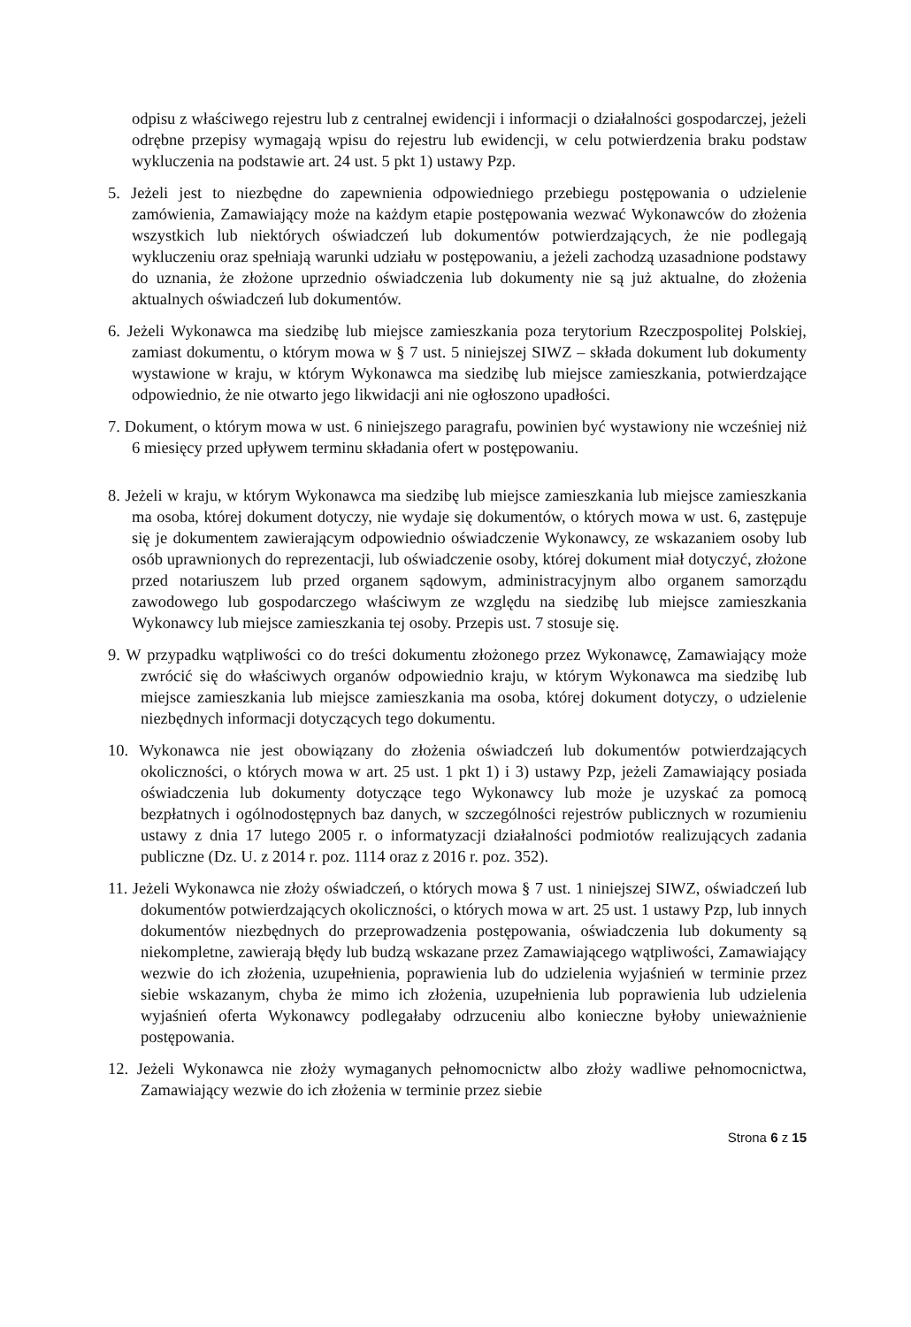odpisu z właściwego rejestru lub z centralnej ewidencji i informacji o działalności gospodarczej, jeżeli odrębne przepisy wymagają wpisu do rejestru lub ewidencji, w celu potwierdzenia braku podstaw wykluczenia na podstawie art. 24 ust. 5 pkt 1) ustawy Pzp.
5. Jeżeli jest to niezbędne do zapewnienia odpowiedniego przebiegu postępowania o udzielenie zamówienia, Zamawiający może na każdym etapie postępowania wezwać Wykonawców do złożenia wszystkich lub niektórych oświadczeń lub dokumentów potwierdzających, że nie podlegają wykluczeniu oraz spełniają warunki udziału w postępowaniu, a jeżeli zachodzą uzasadnione podstawy do uznania, że złożone uprzednio oświadczenia lub dokumenty nie są już aktualne, do złożenia aktualnych oświadczeń lub dokumentów.
6. Jeżeli Wykonawca ma siedzibę lub miejsce zamieszkania poza terytorium Rzeczpospolitej Polskiej, zamiast dokumentu, o którym mowa w § 7 ust. 5 niniejszej SIWZ – składa dokument lub dokumenty wystawione w kraju, w którym Wykonawca ma siedzibę lub miejsce zamieszkania, potwierdzające odpowiednio, że nie otwarto jego likwidacji ani nie ogłoszono upadłości.
7. Dokument, o którym mowa w ust. 6 niniejszego paragrafu, powinien być wystawiony nie wcześniej niż 6 miesięcy przed upływem terminu składania ofert w postępowaniu.
8. Jeżeli w kraju, w którym Wykonawca ma siedzibę lub miejsce zamieszkania lub miejsce zamieszkania ma osoba, której dokument dotyczy, nie wydaje się dokumentów, o których mowa w ust. 6, zastępuje się je dokumentem zawierającym odpowiednio oświadczenie Wykonawcy, ze wskazaniem osoby lub osób uprawnionych do reprezentacji, lub oświadczenie osoby, której dokument miał dotyczyć, złożone przed notariuszem lub przed organem sądowym, administracyjnym albo organem samorządu zawodowego lub gospodarczego właściwym ze względu na siedzibę lub miejsce zamieszkania Wykonawcy lub miejsce zamieszkania tej osoby. Przepis ust. 7 stosuje się.
9. W przypadku wątpliwości co do treści dokumentu złożonego przez Wykonawcę, Zamawiający może zwrócić się do właściwych organów odpowiednio kraju, w którym Wykonawca ma siedzibę lub miejsce zamieszkania lub miejsce zamieszkania ma osoba, której dokument dotyczy, o udzielenie niezbędnych informacji dotyczących tego dokumentu.
10. Wykonawca nie jest obowiązany do złożenia oświadczeń lub dokumentów potwierdzających okoliczności, o których mowa w art. 25 ust. 1 pkt 1) i 3) ustawy Pzp, jeżeli Zamawiający posiada oświadczenia lub dokumenty dotyczące tego Wykonawcy lub może je uzyskać za pomocą bezpłatnych i ogólnodostępnych baz danych, w szczególności rejestrów publicznych w rozumieniu ustawy z dnia 17 lutego 2005 r. o informatyzacji działalności podmiotów realizujących zadania publiczne (Dz. U. z 2014 r. poz. 1114 oraz z 2016 r. poz. 352).
11. Jeżeli Wykonawca nie złoży oświadczeń, o których mowa § 7 ust. 1 niniejszej SIWZ, oświadczeń lub dokumentów potwierdzających okoliczności, o których mowa w art. 25 ust. 1 ustawy Pzp, lub innych dokumentów niezbędnych do przeprowadzenia postępowania, oświadczenia lub dokumenty są niekompletne, zawierają błędy lub budzą wskazane przez Zamawiającego wątpliwości, Zamawiający wezwie do ich złożenia, uzupełnienia, poprawienia lub do udzielenia wyjaśnień w terminie przez siebie wskazanym, chyba że mimo ich złożenia, uzupełnienia lub poprawienia lub udzielenia wyjaśnień oferta Wykonawcy podlegałaby odrzuceniu albo konieczne byłoby unieważnienie postępowania.
12. Jeżeli Wykonawca nie złoży wymaganych pełnomocnictw albo złoży wadliwe pełnomocnictwa, Zamawiający wezwie do ich złożenia w terminie przez siebie
Strona 6 z 15